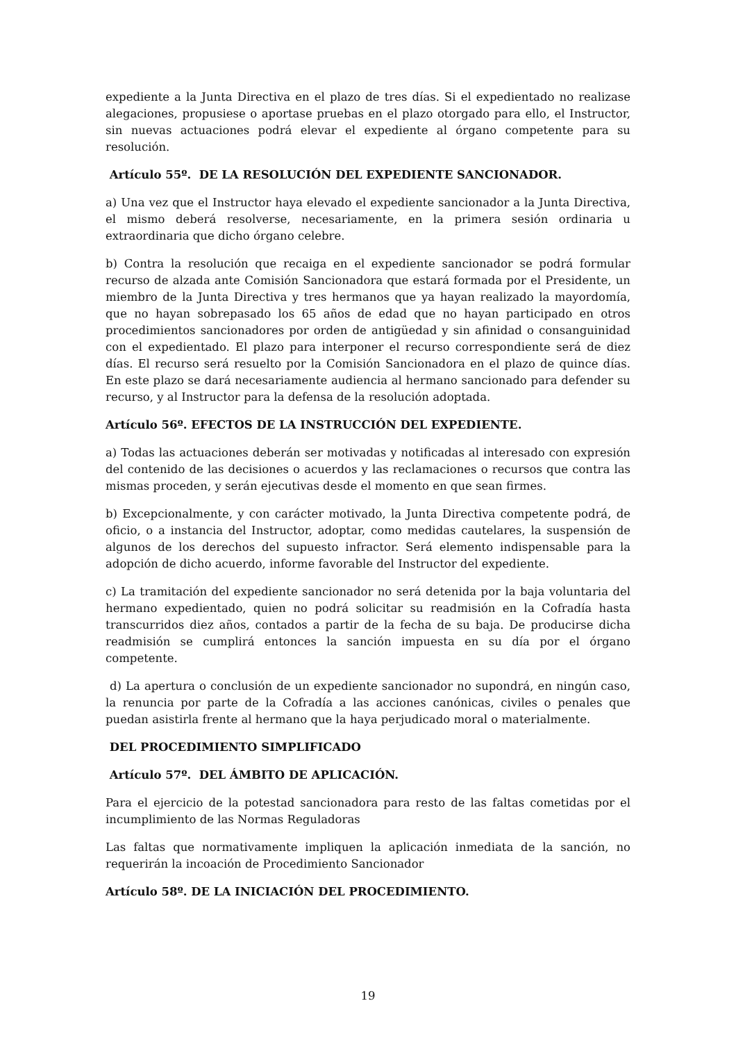expediente a la Junta Directiva en el plazo de tres días. Si el expedientado no realizase alegaciones, propusiese o aportase pruebas en el plazo otorgado para ello, el Instructor, sin nuevas actuaciones podrá elevar el expediente al órgano competente para su resolución.
Artículo 55º. DE LA RESOLUCIÓN DEL EXPEDIENTE SANCIONADOR.
a) Una vez que el Instructor haya elevado el expediente sancionador a la Junta Directiva, el mismo deberá resolverse, necesariamente, en la primera sesión ordinaria u extraordinaria que dicho órgano celebre.
b) Contra la resolución que recaiga en el expediente sancionador se podrá formular recurso de alzada ante Comisión Sancionadora que estará formada por el Presidente, un miembro de la Junta Directiva y tres hermanos que ya hayan realizado la mayordomía, que no hayan sobrepasado los 65 años de edad que no hayan participado en otros procedimientos sancionadores por orden de antigüedad y sin afinidad o consanguinidad con el expedientado. El plazo para interponer el recurso correspondiente será de diez días. El recurso será resuelto por la Comisión Sancionadora en el plazo de quince días. En este plazo se dará necesariamente audiencia al hermano sancionado para defender su recurso, y al Instructor para la defensa de la resolución adoptada.
Artículo 56º. EFECTOS DE LA INSTRUCCIÓN DEL EXPEDIENTE.
a) Todas las actuaciones deberán ser motivadas y notificadas al interesado con expresión del contenido de las decisiones o acuerdos y las reclamaciones o recursos que contra las mismas proceden, y serán ejecutivas desde el momento en que sean firmes.
b) Excepcionalmente, y con carácter motivado, la Junta Directiva competente podrá, de oficio, o a instancia del Instructor, adoptar, como medidas cautelares, la suspensión de algunos de los derechos del supuesto infractor. Será elemento indispensable para la adopción de dicho acuerdo, informe favorable del Instructor del expediente.
c) La tramitación del expediente sancionador no será detenida por la baja voluntaria del hermano expedientado, quien no podrá solicitar su readmisión en la Cofradía hasta transcurridos diez años, contados a partir de la fecha de su baja. De producirse dicha readmisión se cumplirá entonces la sanción impuesta en su día por el órgano competente.
d) La apertura o conclusión de un expediente sancionador no supondrá, en ningún caso, la renuncia por parte de la Cofradía a las acciones canónicas, civiles o penales que puedan asistirla frente al hermano que la haya perjudicado moral o materialmente.
DEL PROCEDIMIENTO SIMPLIFICADO
Artículo 57º. DEL ÁMBITO DE APLICACIÓN.
Para el ejercicio de la potestad sancionadora para resto de las faltas cometidas por el incumplimiento de las Normas Reguladoras
Las faltas que normativamente impliquen la aplicación inmediata de la sanción, no requerirán la incoación de Procedimiento Sancionador
Artículo 58º. DE LA INICIACIÓN DEL PROCEDIMIENTO.
19